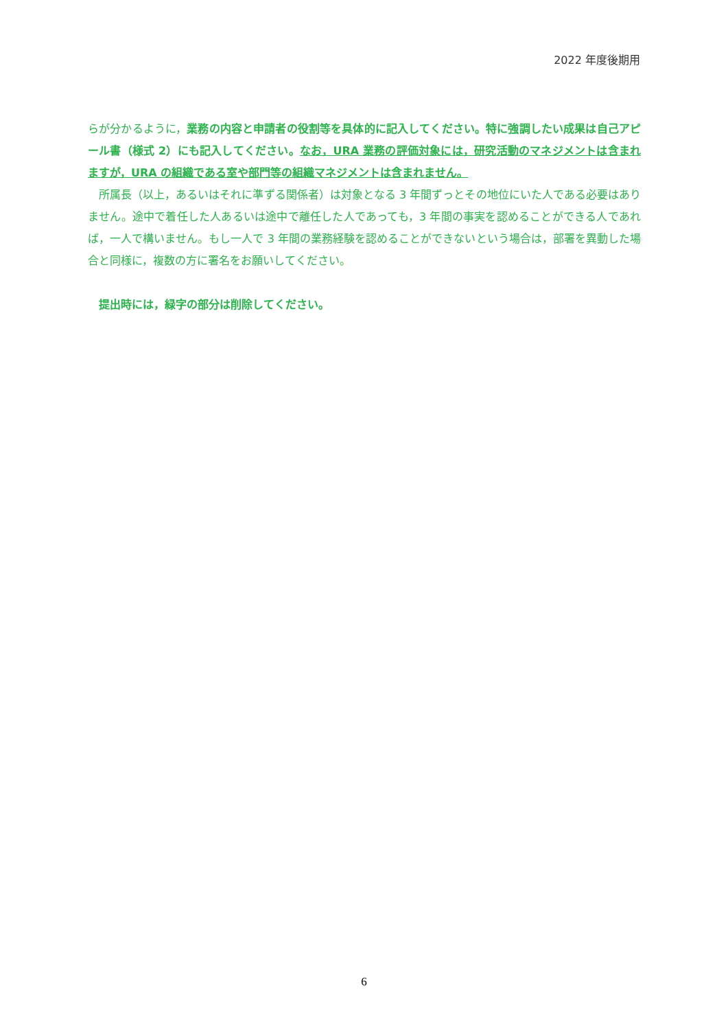2022 年度後期用
らが分かるように，業務の内容と申請者の役割等を具体的に記入してください。特に強調したい成果は自己アピール書（様式 2）にも記入してください。なお，URA 業務の評価対象には，研究活動のマネジメントは含まれますが，URA の組織である室や部門等の組織マネジメントは含まれません。
　所属長（以上，あるいはそれに準ずる関係者）は対象となる 3 年間ずっとその地位にいた人である必要はありません。途中で着任した人あるいは途中で離任した人であっても，3 年間の事実を認めることができる人であれば，一人で構いません。もし一人で 3 年間の業務経験を認めることができないという場合は，部署を異動した場合と同様に，複数の方に署名をお願いしてください。
　提出時には，緑字の部分は削除してください。
6